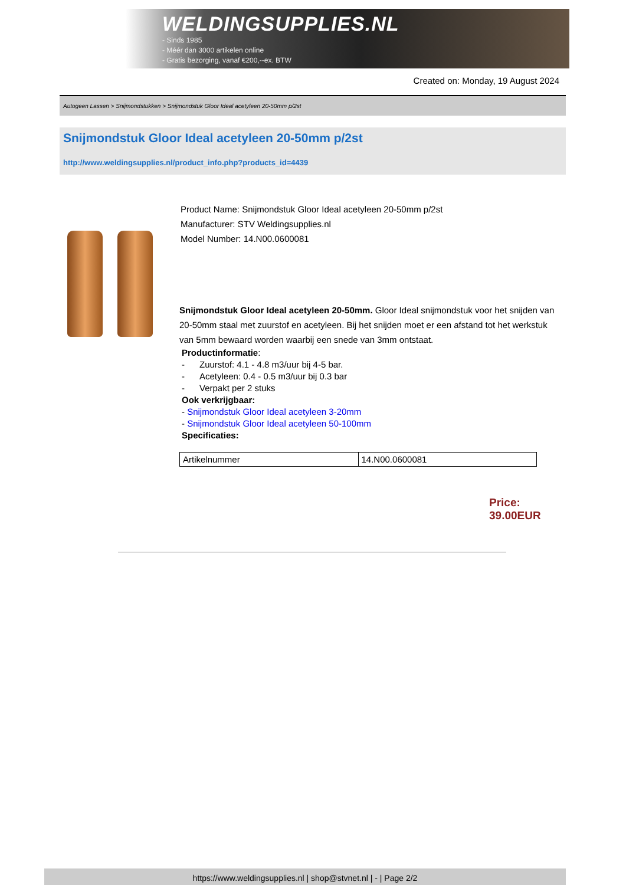WELDINGSUPPLIES.NL
- Sinds 1985
- Méér dan 3000 artikelen online
- Gratis bezorging, vanaf €200,--ex. BTW
Created on: Monday, 19 August 2024
Autogeen Lassen > Snijmondstukken > Snijmondstuk Gloor Ideal acetyleen 20-50mm p/2st
Snijmondstuk Gloor Ideal acetyleen 20-50mm p/2st
http://www.weldingsupplies.nl/product_info.php?products_id=4439
Product Name: Snijmondstuk Gloor Ideal acetyleen 20-50mm p/2st
Manufacturer: STV Weldingsupplies.nl
Model Number: 14.N00.0600081
Snijmondstuk Gloor Ideal acetyleen 20-50mm. Gloor Ideal snijmondstuk voor het snijden van 20-50mm staal met zuurstof en acetyleen. Bij het snijden moet er een afstand tot het werkstuk van 5mm bewaard worden waarbij een snede van 3mm ontstaat.
Productinformatie:
- Zuurstof: 4.1 - 4.8 m3/uur bij 4-5 bar.
- Acetyleen: 0.4 - 0.5 m3/uur bij 0.3 bar
- Verpakt per 2 stuks
Ook verkrijgbaar:
- Snijmondstuk Gloor Ideal acetyleen 3-20mm
- Snijmondstuk Gloor Ideal acetyleen 50-100mm
Specificaties:
| Artikelnummer | 14.N00.0600081 |
Price: 39.00EUR
https://www.weldingsupplies.nl | shop@stvnet.nl | - | Page 2/2